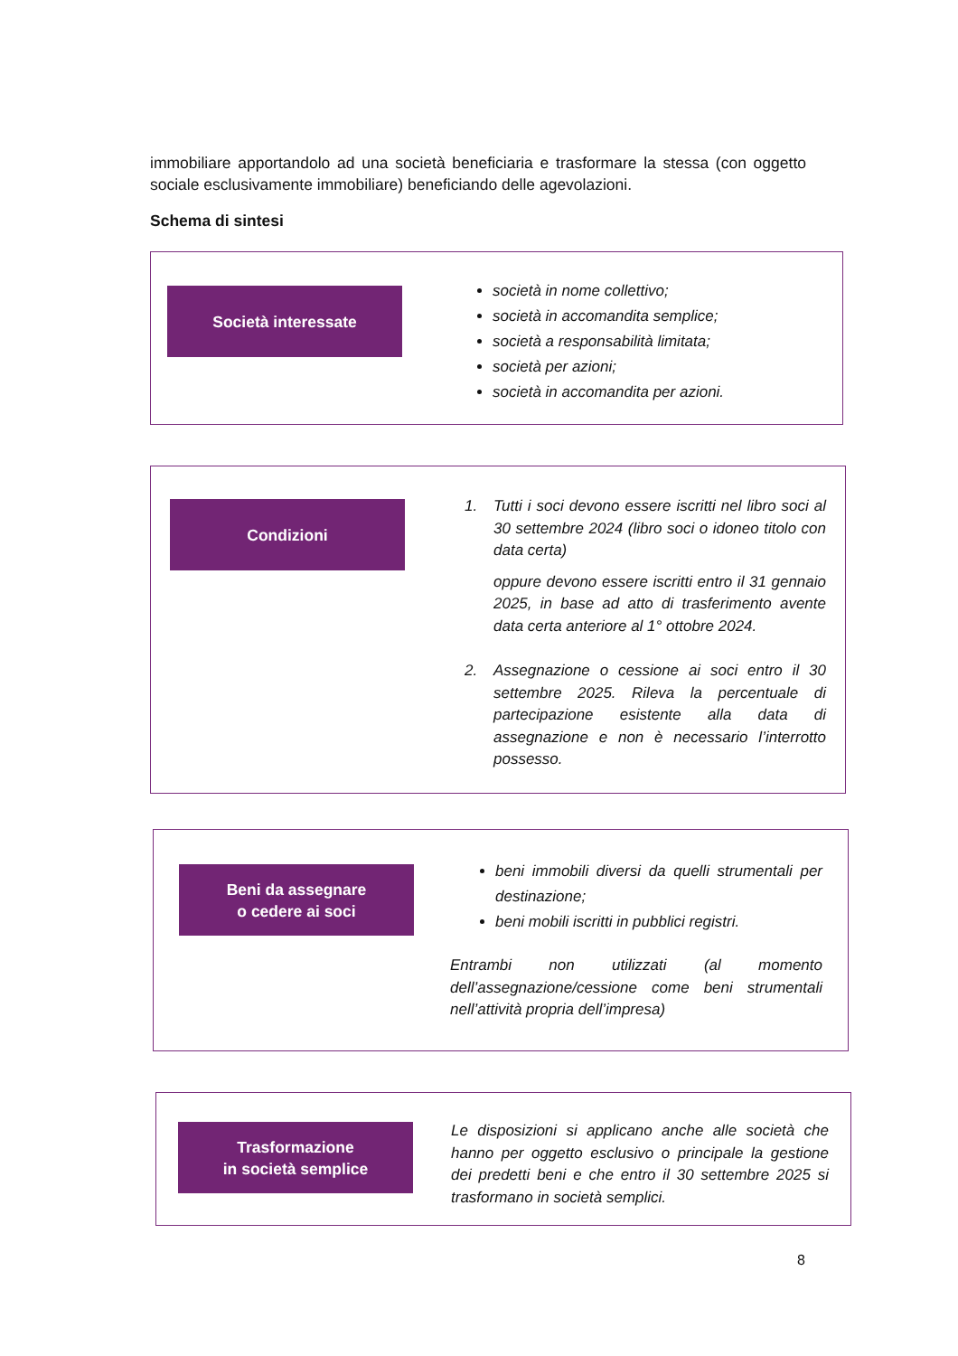immobiliare apportandolo ad una società beneficiaria e trasformare la stessa (con oggetto sociale esclusivamente immobiliare) beneficiando delle agevolazioni.
Schema di sintesi
Società interessate
società in nome collettivo;
società in accomandita semplice;
società a responsabilità limitata;
società per azioni;
società in accomandita per azioni.
Condizioni
1. Tutti i soci devono essere iscritti nel libro soci al 30 settembre 2024 (libro soci o idoneo titolo con data certa)
oppure devono essere iscritti entro il 31 gennaio 2025, in base ad atto di trasferimento avente data certa anteriore al 1° ottobre 2024.
2. Assegnazione o cessione ai soci entro il 30 settembre 2025. Rileva la percentuale di partecipazione esistente alla data di assegnazione e non è necessario l’interrotto possesso.
Beni da assegnare
o cedere ai soci
beni immobili diversi da quelli strumentali per destinazione;
beni mobili iscritti in pubblici registri.
Entrambi non utilizzati (al momento dell’assegnazione/cessione come beni strumentali nell’attività propria dell’impresa)
Trasformazione
in società semplice
Le disposizioni si applicano anche alle società che hanno per oggetto esclusivo o principale la gestione dei predetti beni e che entro il 30 settembre 2025 si trasformano in società semplici.
8